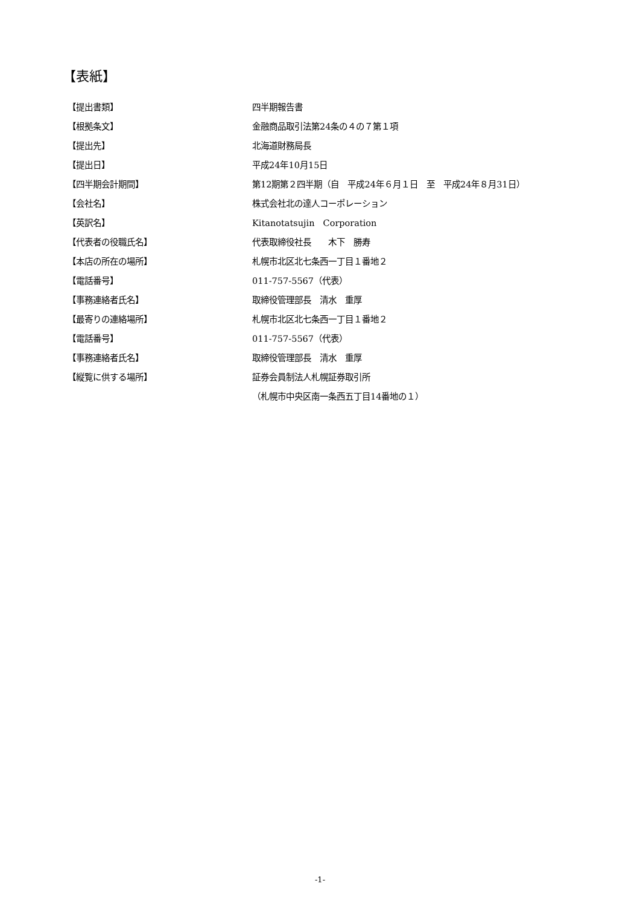【表紙】
| 【提出書類】 | 四半期報告書 |
| 【根拠条文】 | 金融商品取引法第24条の４の７第１項 |
| 【提出先】 | 北海道財務局長 |
| 【提出日】 | 平成24年10月15日 |
| 【四半期会計期間】 | 第12期第２四半期（自 平成24年６月１日 至 平成24年８月31日） |
| 【会社名】 | 株式会社北の達人コーポレーション |
| 【英訳名】 | Kitanotatsujin Corporation |
| 【代表者の役職氏名】 | 代表取締役社長 木下 勝寿 |
| 【本店の所在の場所】 | 札幌市北区北七条西一丁目１番地２ |
| 【電話番号】 | 011-757-5567（代表） |
| 【事務連絡者氏名】 | 取締役管理部長 清水 重厚 |
| 【最寄りの連絡場所】 | 札幌市北区北七条西一丁目１番地２ |
| 【電話番号】 | 011-757-5567（代表） |
| 【事務連絡者氏名】 | 取締役管理部長 清水 重厚 |
| 【縦覧に供する場所】 | 証券会員制法人札幌証券取引所 |
| | （札幌市中央区南一条西五丁目14番地の１） |
-1-